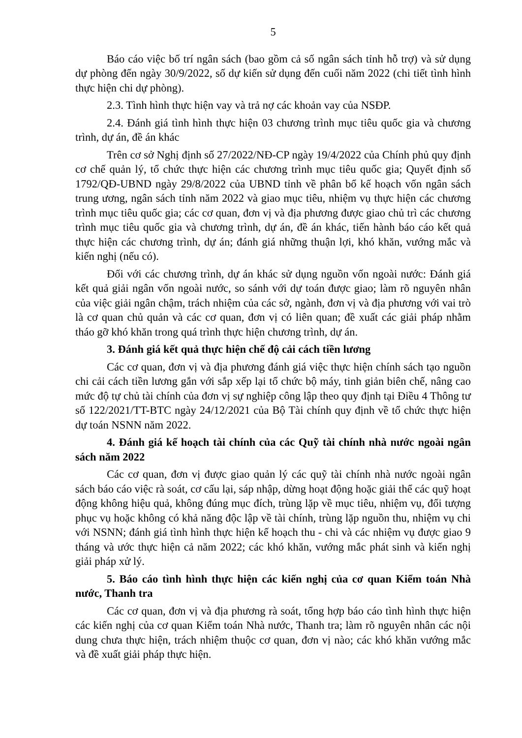5
Báo cáo việc bố trí ngân sách (bao gồm cả số ngân sách tỉnh hỗ trợ) và sử dụng dự phòng đến ngày 30/9/2022, số dự kiến sử dụng đến cuối năm 2022 (chi tiết tình hình thực hiện chi dự phòng).
2.3. Tình hình thực hiện vay và trả nợ các khoản vay của NSĐP.
2.4. Đánh giá tình hình thực hiện 03 chương trình mục tiêu quốc gia và chương trình, dự án, đề án khác
Trên cơ sở Nghị định số 27/2022/NĐ-CP ngày 19/4/2022 của Chính phủ quy định cơ chế quản lý, tổ chức thực hiện các chương trình mục tiêu quốc gia; Quyết định số 1792/QĐ-UBND ngày 29/8/2022 của UBND tỉnh về phân bổ kế hoạch vốn ngân sách trung ương, ngân sách tỉnh năm 2022 và giao mục tiêu, nhiệm vụ thực hiện các chương trình mục tiêu quốc gia; các cơ quan, đơn vị và địa phương được giao chủ trì các chương trình mục tiêu quốc gia và chương trình, dự án, đề án khác, tiến hành báo cáo kết quả thực hiện các chương trình, dự án; đánh giá những thuận lợi, khó khăn, vướng mắc và kiến nghị (nếu có).
Đối với các chương trình, dự án khác sử dụng nguồn vốn ngoài nước: Đánh giá kết quả giải ngân vốn ngoài nước, so sánh với dự toán được giao; làm rõ nguyên nhân của việc giải ngân chậm, trách nhiệm của các sở, ngành, đơn vị và địa phương với vai trò là cơ quan chủ quản và các cơ quan, đơn vị có liên quan; đề xuất các giải pháp nhằm tháo gỡ khó khăn trong quá trình thực hiện chương trình, dự án.
3. Đánh giá kết quả thực hiện chế độ cải cách tiền lương
Các cơ quan, đơn vị và địa phương đánh giá việc thực hiện chính sách tạo nguồn chi cải cách tiền lương gắn với sắp xếp lại tổ chức bộ máy, tinh giản biên chế, nâng cao mức độ tự chủ tài chính của đơn vị sự nghiệp công lập theo quy định tại Điều 4 Thông tư số 122/2021/TT-BTC ngày 24/12/2021 của Bộ Tài chính quy định về tổ chức thực hiện dự toán NSNN năm 2022.
4. Đánh giá kế hoạch tài chính của các Quỹ tài chính nhà nước ngoài ngân sách năm 2022
Các cơ quan, đơn vị được giao quản lý các quỹ tài chính nhà nước ngoài ngân sách báo cáo việc rà soát, cơ cấu lại, sáp nhập, dừng hoạt động hoặc giải thể các quỹ hoạt động không hiệu quả, không đúng mục đích, trùng lặp về mục tiêu, nhiệm vụ, đối tượng phục vụ hoặc không có khả năng độc lập về tài chính, trùng lặp nguồn thu, nhiệm vụ chi với NSNN; đánh giá tình hình thực hiện kế hoạch thu - chi và các nhiệm vụ được giao 9 tháng và ước thực hiện cả năm 2022; các khó khăn, vướng mắc phát sinh và kiến nghị giải pháp xử lý.
5. Báo cáo tình hình thực hiện các kiến nghị của cơ quan Kiểm toán Nhà nước, Thanh tra
Các cơ quan, đơn vị và địa phương rà soát, tổng hợp báo cáo tình hình thực hiện các kiến nghị của cơ quan Kiểm toán Nhà nước, Thanh tra; làm rõ nguyên nhân các nội dung chưa thực hiện, trách nhiệm thuộc cơ quan, đơn vị nào; các khó khăn vướng mắc và đề xuất giải pháp thực hiện.